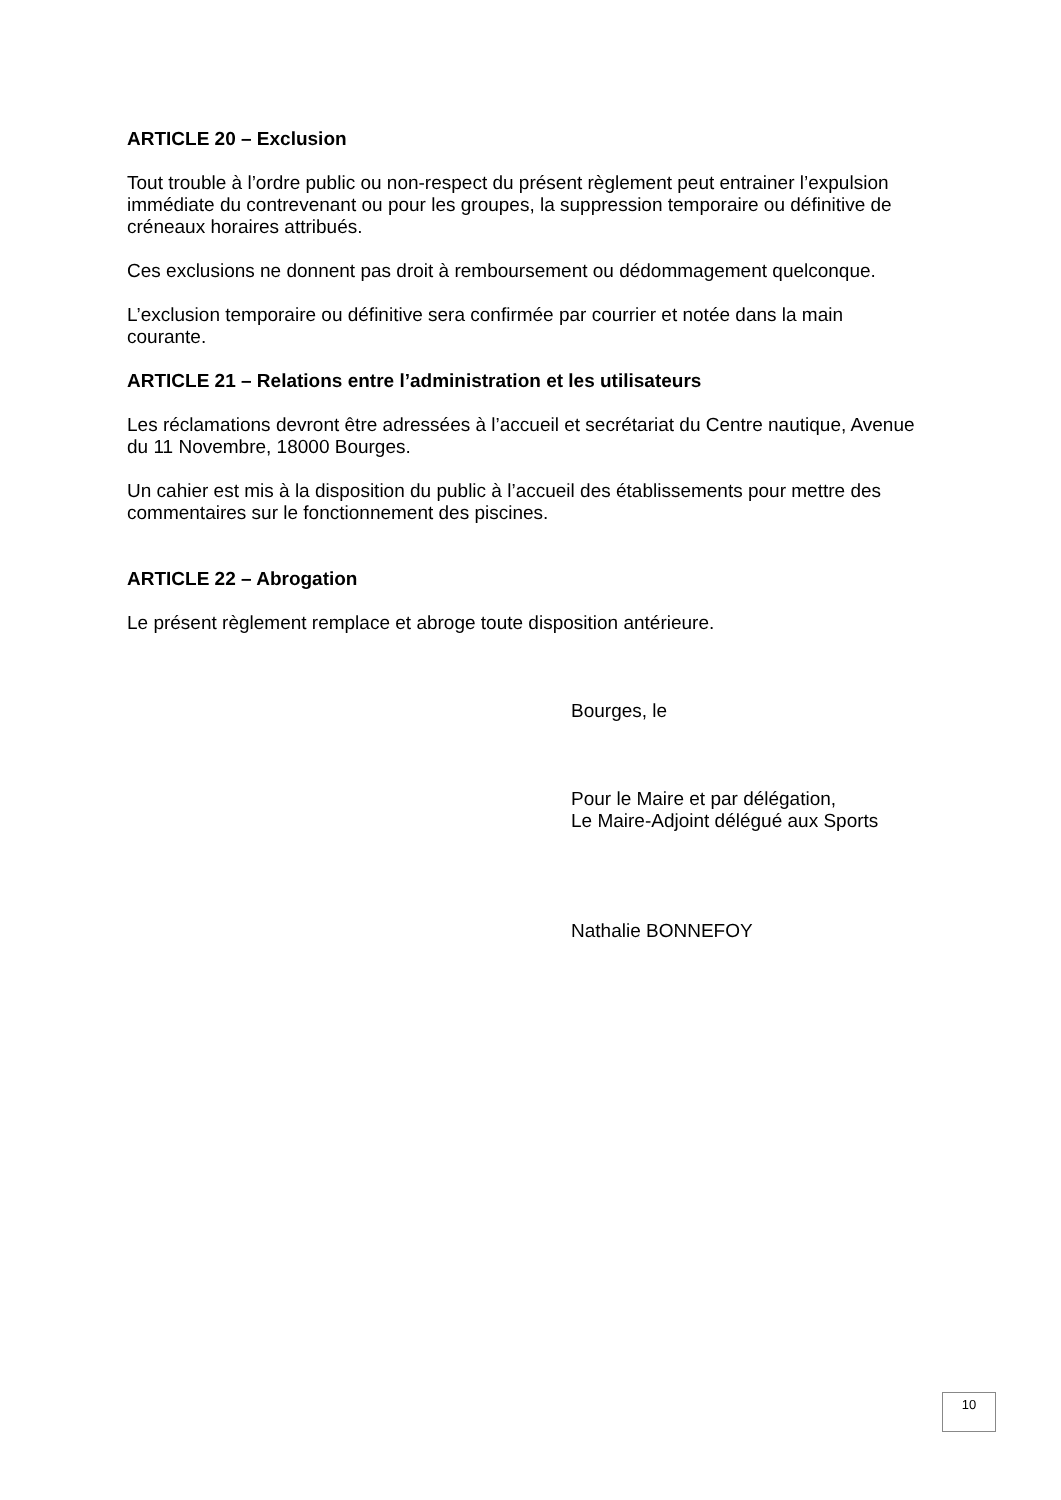ARTICLE 20 – Exclusion
Tout trouble à l’ordre public ou non-respect du présent règlement peut entrainer l’expulsion immédiate du contrevenant ou pour les groupes, la suppression temporaire ou définitive de créneaux horaires attribués.
Ces exclusions ne donnent pas droit à remboursement ou dédommagement quelconque.
L’exclusion temporaire ou définitive sera confirmée par courrier et notée dans la main courante.
ARTICLE 21 – Relations entre l’administration et les utilisateurs
Les réclamations devront être adressées à l’accueil et secrétariat du Centre nautique, Avenue du 11 Novembre, 18000 Bourges.
Un cahier est mis à la disposition du public à l’accueil des établissements pour mettre des commentaires sur le fonctionnement des piscines.
ARTICLE 22 – Abrogation
Le présent règlement remplace et abroge toute disposition antérieure.
Bourges, le
Pour le Maire et par délégation,
Le Maire-Adjoint délégué aux Sports
Nathalie BONNEFOY
10